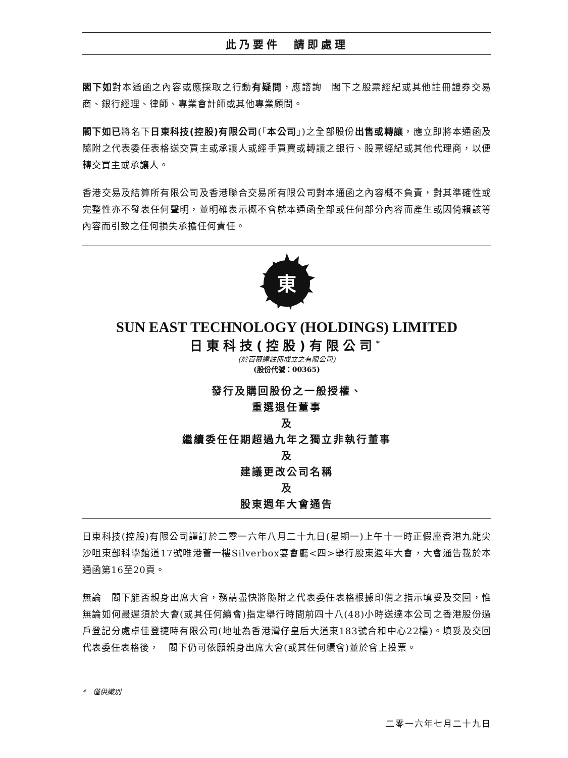此乃要件　請即處理
閣下如對本通函之內容或應採取之行動有疑問，應諮詢　閣下之股票經紀或其他註冊證券交易商、銀行經理、律師、專業會計師或其他專業顧問。
閣下如已將名下日東科技(控股)有限公司(「本公司」)之全部股份出售或轉讓，應立即將本通函及隨附之代表委任表格送交買主或承讓人或經手買賣或轉讓之銀行、股票經紀或其他代理商，以便轉交買主或承讓人。
香港交易及結算所有限公司及香港聯合交易所有限公司對本通函之內容概不負責，對其準確性或完整性亦不發表任何聲明，並明確表示概不會就本通函全部或任何部分內容而產生或因倚賴該等內容而引致之任何損失承擔任何責任。
東
SUN EAST TECHNOLOGY (HOLDINGS) LIMITED
日東科技(控股)有限公司<sup>*</sup>
(於百慕達註冊成立之有限公司)
(股份代號：00365)
發行及購回股份之一般授權、
重選退任董事
及
繼續委任任期超過九年之獨立非執行董事
及
建議更改公司名稱
及
股東週年大會通告
日東科技(控股)有限公司謹訂於二零一六年八月二十九日(星期一)上午十一時正假座香港九龍尖沙咀東部科學館道17號唯港薈一樓Silverbox宴會廳<四>舉行股東週年大會，大會通告載於本通函第16至20頁。
無論　閣下能否親身出席大會，務請盡快將隨附之代表委任表格根據印備之指示填妥及交回，惟無論如何最遲須於大會(或其任何續會)指定舉行時間前四十八(48)小時送達本公司之香港股份過戶登記分處卓佳登捷時有限公司(地址為香港灣仔皇后大道東183號合和中心22樓)。填妥及交回代表委任表格後，　閣下仍可依願親身出席大會(或其任何續會)並於會上投票。
*　僅供識別
二零一六年七月二十九日